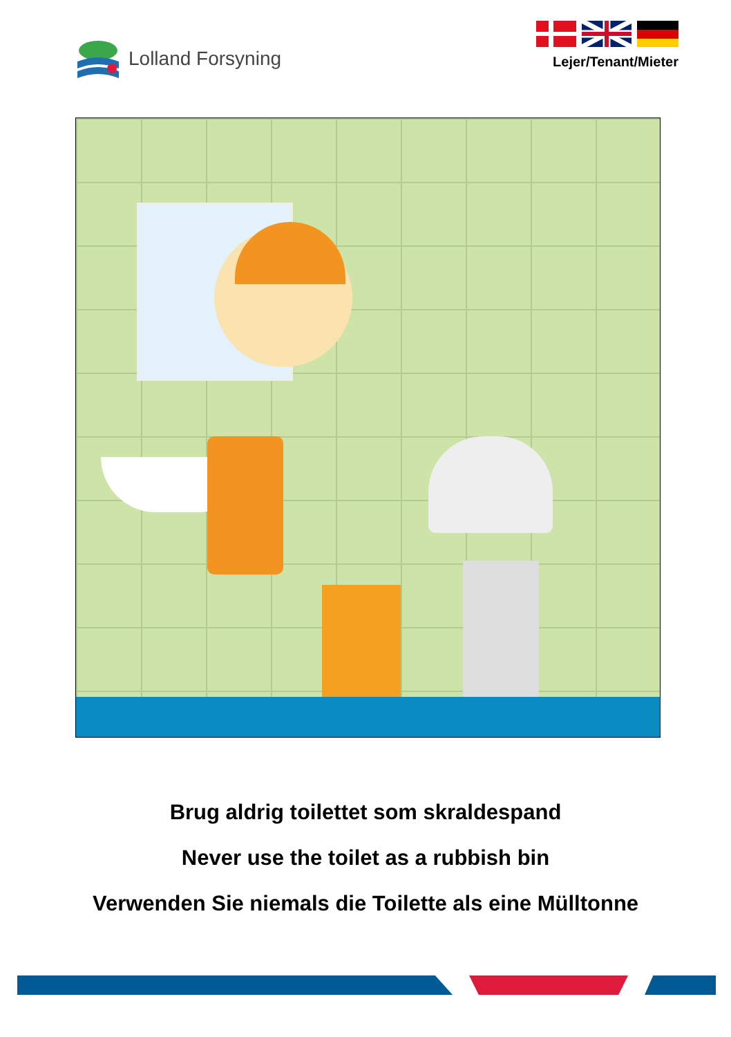Lolland Forsyning
Lejer/Tenant/Mieter
Brug aldrig toilettet som skraldespand
Never use the toilet as a rubbish bin
Verwenden Sie niemals die Toilette als eine Mülltonne